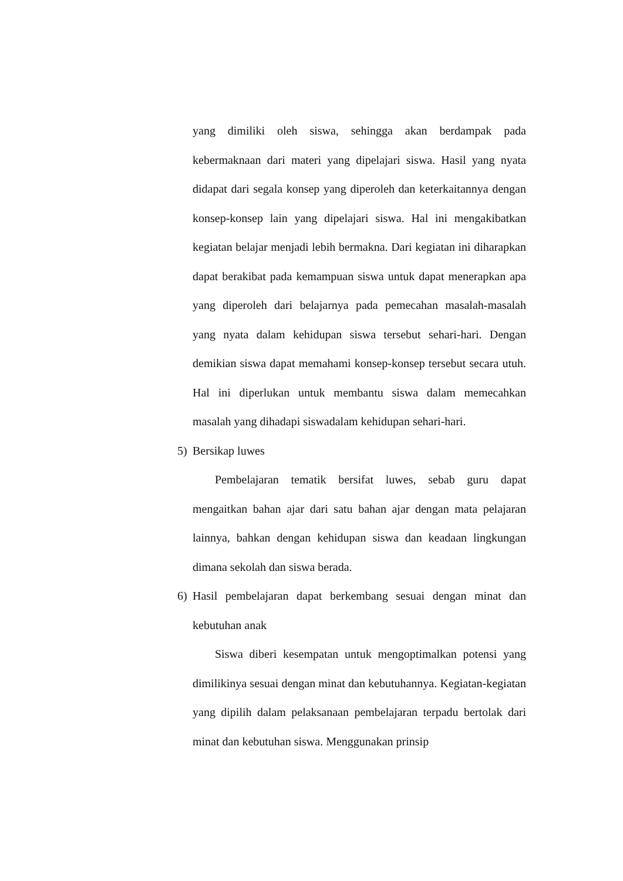yang dimiliki oleh siswa, sehingga akan berdampak pada kebermaknaan dari materi yang dipelajari siswa. Hasil yang nyata didapat dari segala konsep yang diperoleh dan keterkaitannya dengan konsep-konsep lain yang dipelajari siswa. Hal ini mengakibatkan kegiatan belajar menjadi lebih bermakna. Dari kegiatan ini diharapkan dapat berakibat pada kemampuan siswa untuk dapat menerapkan apa yang diperoleh dari belajarnya pada pemecahan masalah-masalah yang nyata dalam kehidupan siswa tersebut sehari-hari. Dengan demikian siswa dapat memahami konsep-konsep tersebut secara utuh. Hal ini diperlukan untuk membantu siswa dalam memecahkan masalah yang dihadapi siswadalam kehidupan sehari-hari.
5) Bersikap luwes
Pembelajaran tematik bersifat luwes, sebab guru dapat mengaitkan bahan ajar dari satu bahan ajar dengan mata pelajaran lainnya, bahkan dengan kehidupan siswa dan keadaan lingkungan dimana sekolah dan siswa berada.
6) Hasil pembelajaran dapat berkembang sesuai dengan minat dan kebutuhan anak
Siswa diberi kesempatan untuk mengoptimalkan potensi yang dimilikinya sesuai dengan minat dan kebutuhannya. Kegiatan-kegiatan yang dipilih dalam pelaksanaan pembelajaran terpadu bertolak dari minat dan kebutuhan siswa. Menggunakan prinsip